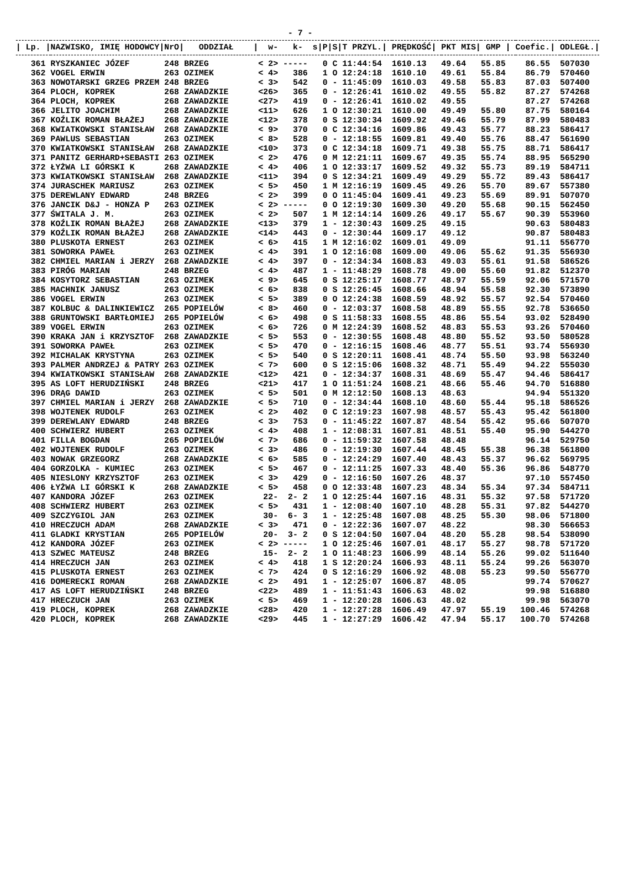- 7 -
| / Lp. / | NAZWISKO, IMIĘ HODOWCY/ | NrO/ | ODDZIAŁ / | w- k- s/ | P/ | S/ | T PRZYL./ | PRĘDKOŚĆ/ | PKT MIS/ | GMP / | Coefic./ | ODLEGŁ./ |
| --- | --- | --- | --- | --- | --- | --- | --- | --- | --- | --- | --- | --- |
| 361 | RYSZKANIEC JÓZEF | 248 | BRZEG | < 2> ----- | 0 | C | 11:44:54 | 1610.13 | 49.64 | 55.85 | 86.55 | 507030 |
| 362 | VOGEL ERWIN | 263 | OZIMEK | < 4> 386 | 1 | O | 12:24:18 | 1610.10 | 49.61 | 55.84 | 86.79 | 570460 |
| 363 | NOWOTARSKI GRZEG PRZEM | 248 | BRZEG | < 3> 542 | 0 | - | 11:45:09 | 1610.03 | 49.58 | 55.83 | 87.03 | 507400 |
| 364 | PLOCH, KOPREK | 268 | ZAWADZKIE | <26> 365 | 0 | - | 12:26:41 | 1610.02 | 49.55 | 55.82 | 87.27 | 574268 |
| 364 | PLOCH, KOPREK | 268 | ZAWADZKIE | <27> 419 | 0 | - | 12:26:41 | 1610.02 | 49.55 | | 87.27 | 574268 |
| 366 | JELITO JOACHIM | 268 | ZAWADZKIE | <11> 626 | 1 | O | 12:30:21 | 1610.00 | 49.49 | 55.80 | 87.75 | 580164 |
| 367 | KOŹLIK ROMAN BŁAŻEJ | 268 | ZAWADZKIE | <12> 378 | 0 | S | 12:30:34 | 1609.92 | 49.46 | 55.79 | 87.99 | 580483 |
| 368 | KWIATKOWSKI STANISŁAW | 268 | ZAWADZKIE | < 9> 370 | 0 | C | 12:34:16 | 1609.86 | 49.43 | 55.77 | 88.23 | 586417 |
| 369 | PAWLUS SEBASTIAN | 263 | OZIMEK | < 8> 528 | 0 | - | 12:18:55 | 1609.81 | 49.40 | 55.76 | 88.47 | 561690 |
| 370 | KWIATKOWSKI STANISŁAW | 268 | ZAWADZKIE | <10> 373 | 0 | C | 12:34:18 | 1609.71 | 49.38 | 55.75 | 88.71 | 586417 |
| 371 | PANITZ GERHARD+SEBASTI | 263 | OZIMEK | < 2> 476 | 0 | M | 12:21:11 | 1609.67 | 49.35 | 55.74 | 88.95 | 565290 |
| 372 | ŁYŻWA LI GÓRSKI K | 268 | ZAWADZKIE | < 4> 406 | 1 | O | 12:33:17 | 1609.52 | 49.32 | 55.73 | 89.19 | 584711 |
| 373 | KWIATKOWSKI STANISŁAW | 268 | ZAWADZKIE | <11> 394 | 0 | S | 12:34:21 | 1609.49 | 49.29 | 55.72 | 89.43 | 586417 |
| 374 | JURASCHEK MARIUSZ | 263 | OZIMEK | < 5> 450 | 1 | M | 12:16:19 | 1609.45 | 49.26 | 55.70 | 89.67 | 557380 |
| 375 | DEREWLANY EDWARD | 248 | BRZEG | < 2> 399 | 0 | O | 11:45:04 | 1609.41 | 49.23 | 55.69 | 89.91 | 507070 |
| 376 | JANCIK D&J - HONZA P | 263 | OZIMEK | < 2> ----- | 0 | O | 12:19:30 | 1609.30 | 49.20 | 55.68 | 90.15 | 562450 |
| 377 | ŚWITALA J. M. | 263 | OZIMEK | < 2> 507 | 1 | M | 12:14:14 | 1609.26 | 49.17 | 55.67 | 90.39 | 553960 |
| 378 | KOŹLIK ROMAN BŁAŻEJ | 268 | ZAWADZKIE | <13> 379 | 1 | - | 12:30:43 | 1609.25 | 49.15 | | 90.63 | 580483 |
| 379 | KOŹLIK ROMAN BŁAŻEJ | 268 | ZAWADZKIE | <14> 443 | 0 | - | 12:30:44 | 1609.17 | 49.12 | | 90.87 | 580483 |
| 380 | PLUSKOTA ERNEST | 263 | OZIMEK | < 6> 415 | 1 | M | 12:16:02 | 1609.01 | 49.09 | | 91.11 | 556770 |
| 381 | SOWORKA PAWEŁ | 263 | OZIMEK | < 4> 391 | 1 | O | 12:16:08 | 1609.00 | 49.06 | 55.62 | 91.35 | 556930 |
| 382 | CHMIEL MARIAN i JERZY | 268 | ZAWADZKIE | < 4> 397 | 0 | - | 12:34:34 | 1608.83 | 49.03 | 55.61 | 91.58 | 586526 |
| 383 | PIRÓG MARIAN | 248 | BRZEG | < 4> 487 | 1 | - | 11:48:29 | 1608.78 | 49.00 | 55.60 | 91.82 | 512370 |
| 384 | KOSYTORZ SEBASTIAN | 263 | OZIMEK | < 9> 645 | 0 | S | 12:25:17 | 1608.77 | 48.97 | 55.59 | 92.06 | 571570 |
| 385 | MACHNIK JANUSZ | 263 | OZIMEK | < 6> 838 | 0 | S | 12:26:45 | 1608.66 | 48.94 | 55.58 | 92.30 | 573890 |
| 386 | VOGEL ERWIN | 263 | OZIMEK | < 5> 389 | 0 | O | 12:24:38 | 1608.59 | 48.92 | 55.57 | 92.54 | 570460 |
| 387 | KOLBUC & DALINKIEWICZ | 265 | POPIELÓW | < 8> 460 | 0 | - | 12:03:37 | 1608.58 | 48.89 | 55.55 | 92.78 | 536650 |
| 388 | GRUNTOWSKI BARTŁOMIEJ | 265 | POPIELÓW | < 6> 498 | 0 | S | 11:58:33 | 1608.55 | 48.86 | 55.54 | 93.02 | 528490 |
| 389 | VOGEL ERWIN | 263 | OZIMEK | < 6> 726 | 0 | M | 12:24:39 | 1608.52 | 48.83 | 55.53 | 93.26 | 570460 |
| 390 | KRAKA JAN i KRZYSZTOF | 268 | ZAWADZKIE | < 5> 553 | 0 | - | 12:30:55 | 1608.48 | 48.80 | 55.52 | 93.50 | 580528 |
| 391 | SOWORKA PAWEŁ | 263 | OZIMEK | < 5> 470 | 0 | - | 12:16:15 | 1608.46 | 48.77 | 55.51 | 93.74 | 556930 |
| 392 | MICHALAK KRYSTYNA | 263 | OZIMEK | < 5> 540 | 0 | S | 12:20:11 | 1608.41 | 48.74 | 55.50 | 93.98 | 563240 |
| 393 | PALMER ANDRZEJ & PATRY | 263 | OZIMEK | < 7> 600 | 0 | S | 12:15:06 | 1608.32 | 48.71 | 55.49 | 94.22 | 555030 |
| 394 | KWIATKOWSKI STANISŁAW | 268 | ZAWADZKIE | <12> 421 | 0 | - | 12:34:37 | 1608.31 | 48.69 | 55.47 | 94.46 | 586417 |
| 395 | AS LOFT HERUDZIŃSKI | 248 | BRZEG | <21> 417 | 1 | O | 11:51:24 | 1608.21 | 48.66 | 55.46 | 94.70 | 516880 |
| 396 | DRĄG DAWID | 263 | OZIMEK | < 5> 501 | 0 | M | 12:12:50 | 1608.13 | 48.63 | | 94.94 | 551320 |
| 397 | CHMIEL MARIAN i JERZY | 268 | ZAWADZKIE | < 5> 710 | 0 | - | 12:34:44 | 1608.10 | 48.60 | 55.44 | 95.18 | 586526 |
| 398 | WOJTENEK RUDOLF | 263 | OZIMEK | < 2> 402 | 0 | C | 12:19:23 | 1607.98 | 48.57 | 55.43 | 95.42 | 561800 |
| 399 | DEREWLANY EDWARD | 248 | BRZEG | < 3> 753 | 0 | - | 11:45:22 | 1607.87 | 48.54 | 55.42 | 95.66 | 507070 |
| 400 | SCHWIERZ HUBERT | 263 | OZIMEK | < 4> 408 | 1 | - | 12:08:31 | 1607.81 | 48.51 | 55.40 | 95.90 | 544270 |
| 401 | FILLA BOGDAN | 265 | POPIELÓW | < 7> 686 | 0 | - | 11:59:32 | 1607.58 | 48.48 | | 96.14 | 529750 |
| 402 | WOJTENEK RUDOLF | 263 | OZIMEK | < 3> 486 | 0 | - | 12:19:30 | 1607.44 | 48.45 | 55.38 | 96.38 | 561800 |
| 403 | NOWAK GRZEGORZ | 268 | ZAWADZKIE | < 6> 585 | 0 | - | 12:24:29 | 1607.40 | 48.43 | 55.37 | 96.62 | 569795 |
| 404 | GORZOLKA - KUMIEC | 263 | OZIMEK | < 5> 467 | 0 | - | 12:11:25 | 1607.33 | 48.40 | 55.36 | 96.86 | 548770 |
| 405 | NIESLONY KRZYSZTOF | 263 | OZIMEK | < 3> 429 | 0 | - | 12:16:50 | 1607.26 | 48.37 | | 97.10 | 557450 |
| 406 | ŁYŻWA LI GÓRSKI K | 268 | ZAWADZKIE | < 5> 458 | 0 | O | 12:33:48 | 1607.23 | 48.34 | 55.34 | 97.34 | 584711 |
| 407 | KANDORA JÓZEF | 263 | OZIMEK | 22- 2- 2 | 1 | O | 12:25:44 | 1607.16 | 48.31 | 55.32 | 97.58 | 571720 |
| 408 | SCHWIERZ HUBERT | 263 | OZIMEK | < 5> 431 | 1 | - | 12:08:40 | 1607.10 | 48.28 | 55.31 | 97.82 | 544270 |
| 409 | SZCZYGIOL JAN | 263 | OZIMEK | 30- 6- 3 | 1 | - | 12:25:48 | 1607.08 | 48.25 | 55.30 | 98.06 | 571800 |
| 410 | HRECZUCH ADAM | 268 | ZAWADZKIE | < 3> 471 | 0 | - | 12:22:36 | 1607.07 | 48.22 | | 98.30 | 566653 |
| 411 | GLADKI KRYSTIAN | 265 | POPIELÓW | 20- 3- 2 | 0 | S | 12:04:50 | 1607.04 | 48.20 | 55.28 | 98.54 | 538090 |
| 412 | KANDORA JÓZEF | 263 | OZIMEK | < 2> ----- | 1 | O | 12:25:46 | 1607.01 | 48.17 | 55.27 | 98.78 | 571720 |
| 413 | SZWEC MATEUSZ | 248 | BRZEG | 15- 2- 2 | 1 | O | 11:48:23 | 1606.99 | 48.14 | 55.26 | 99.02 | 511640 |
| 414 | HRECZUCH JAN | 263 | OZIMEK | < 4> 418 | 1 | S | 12:20:24 | 1606.93 | 48.11 | 55.24 | 99.26 | 563070 |
| 415 | PLUSKOTA ERNEST | 263 | OZIMEK | < 7> 424 | 0 | S | 12:16:29 | 1606.92 | 48.08 | 55.23 | 99.50 | 556770 |
| 416 | DOMERECKI ROMAN | 268 | ZAWADZKIE | < 2> 491 | 1 | - | 12:25:07 | 1606.87 | 48.05 | | 99.74 | 570627 |
| 417 | AS LOFT HERUDZIŃSKI | 248 | BRZEG | <22> 489 | 1 | - | 11:51:43 | 1606.63 | 48.02 | | 99.98 | 516880 |
| 417 | HRECZUCH JAN | 263 | OZIMEK | < 5> 469 | 1 | - | 12:20:28 | 1606.63 | 48.02 | | 99.98 | 563070 |
| 419 | PLOCH, KOPREK | 268 | ZAWADZKIE | <28> 420 | 1 | - | 12:27:28 | 1606.49 | 47.97 | 55.19 | 100.46 | 574268 |
| 420 | PLOCH, KOPREK | 268 | ZAWADZKIE | <29> 445 | 1 | - | 12:27:29 | 1606.42 | 47.94 | 55.17 | 100.70 | 574268 |